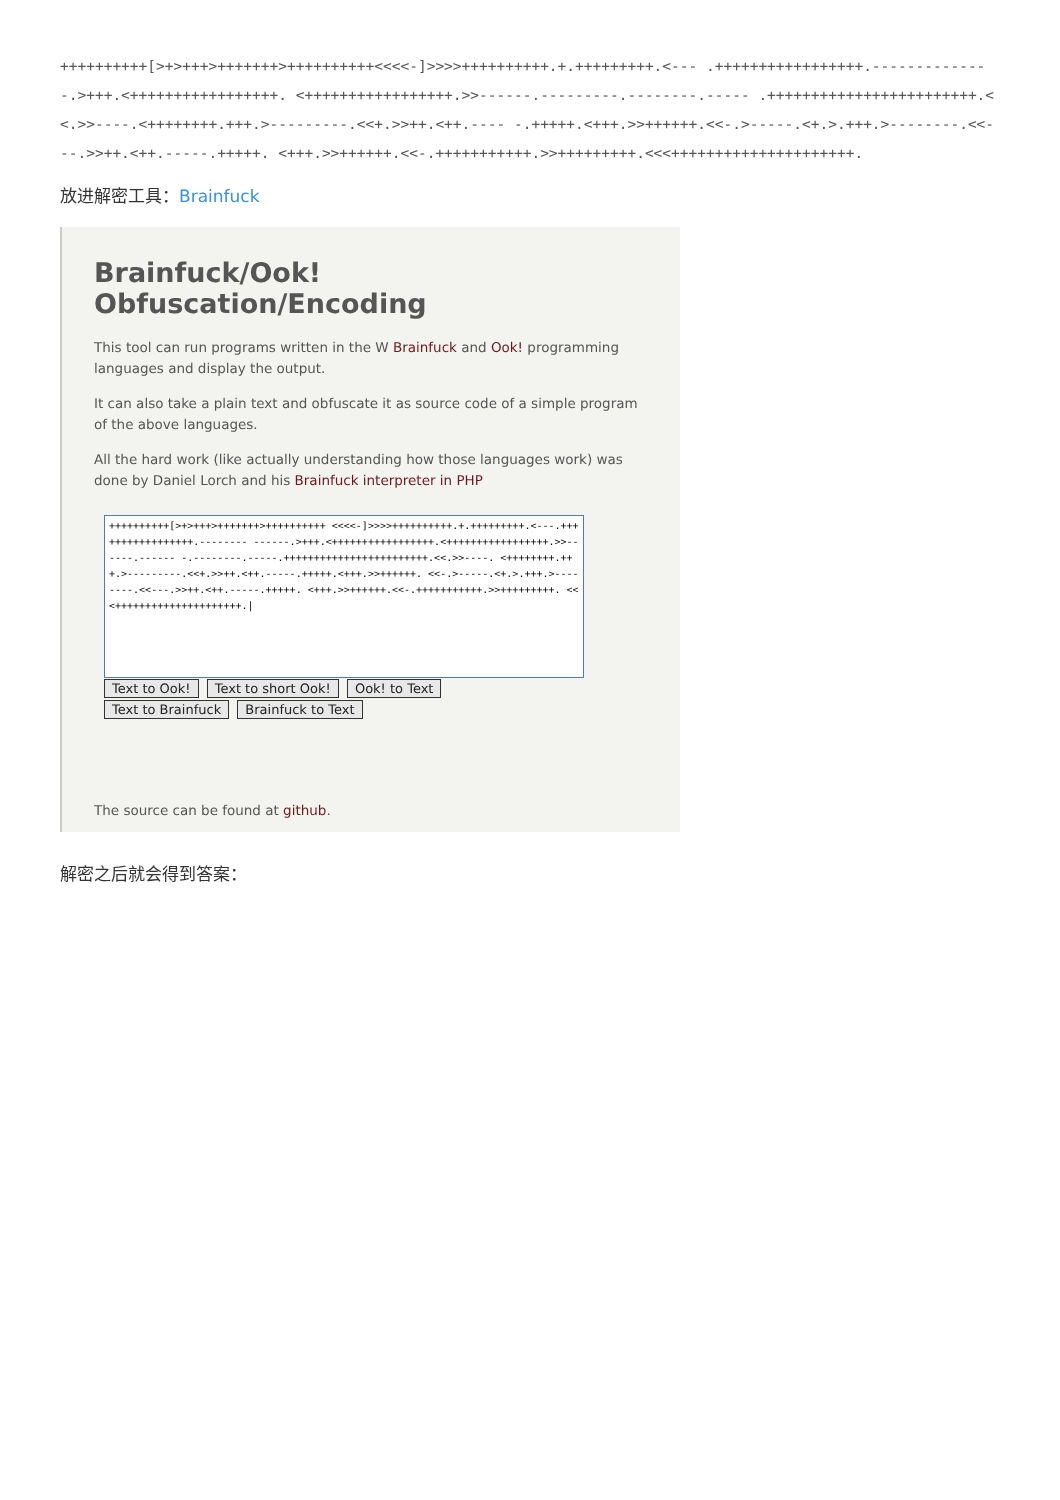++++++++++[>+>+++>+++++++>++++++++++<<<<-]>>>>++++++++++.+.+++++++++.<--- .+++++++++++++++++.--------------.>+++.<+++++++++++++++++. <+++++++++++++++++.>>------.---------.--------.----- .++++++++++++++++++++++++.<<.>>----.<++++++++.+++.>---------.<<+.>>++.<++.---- -.+++++.<+++.>>++++++.<<-.>-----.<+.>.+++.>--------.<<---.>>++.<++.-----.+++++. <+++.>>++++++.<<-.+++++++++++.>>+++++++++.<<<+++++++++++++++++++++.
放进解密工具：Brainfuck
Brainfuck/Ook! Obfuscation/Encoding
This tool can run programs written in the W Brainfuck and Ook! programming languages and display the output.
It can also take a plain text and obfuscate it as source code of a simple program of the above languages.
All the hard work (like actually understanding how those languages work) was done by Daniel Lorch and his Brainfuck interpreter in PHP
++++++++++[>+>+++>+++++++>++++++++++ <<<<-]>>>>++++++++++.+.+++++++++.<---.+++++++++++++++++.-------- ------.>+++.<+++++++++++++++++.<+++++++++++++++++.>>------.------ -.--------.-----.++++++++++++++++++++++++.<<.>>----. <++++++++.+++.>---------.<<+.>>++.<++.-----.+++++.<+++.>>++++++. <<-.>-----.<+.>.+++.>--------.<<---.>>++.<++.-----.+++++. <+++.>>++++++.<<-.+++++++++++.>>+++++++++. <<<+++++++++++++++++++++.|
Text to Ook! Text to short Ook! Ook! to Text
Text to Brainfuck Brainfuck to Text
The source can be found at github.
解密之后就会得到答案：